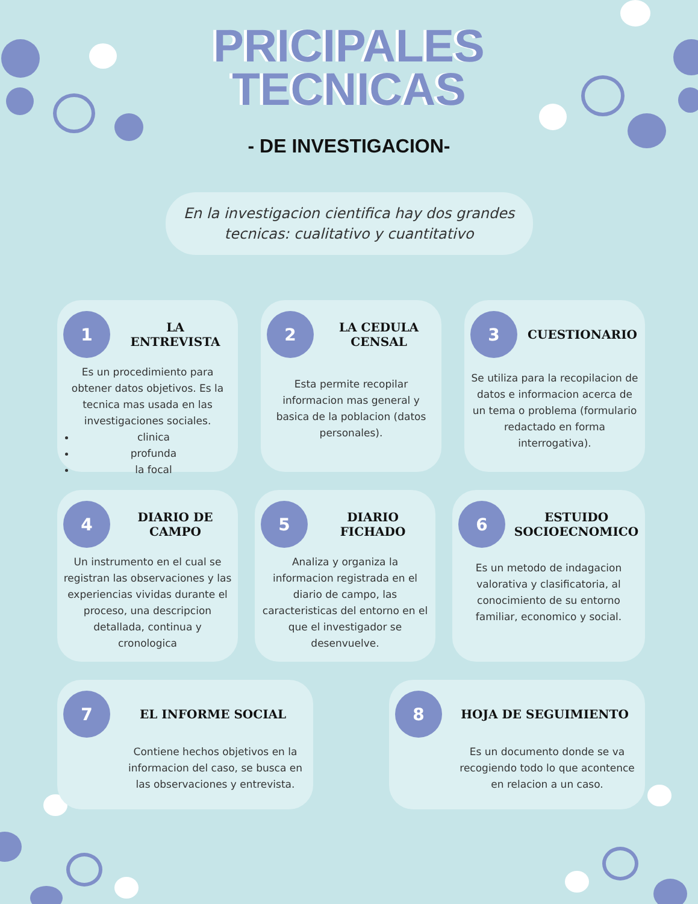PRICIPALES
TECNICAS
- DE INVESTIGACION-
En la investigacion cientifica hay dos grandes
tecnicas: cualitativo y cuantitativo
1
LA
ENTREVISTA
Es un procedimiento para obtener datos objetivos. Es la tecnica mas usada en las investigaciones sociales.
clinica
profunda
la focal
2
LA CEDULA CENSAL
Esta permite recopilar informacion mas general y basica de la poblacion (datos personales).
3
CUESTIONARIO
Se utiliza para la recopilacion de datos e informacion acerca de un tema o problema (formulario redactado en forma interrogativa).
4
DIARIO DE CAMPO
Un instrumento en el cual se registran las observaciones y las experiencias vividas durante el proceso, una descripcion detallada, continua y cronologica
5
DIARIO FICHADO
Analiza y organiza la informacion registrada en el diario de campo, las caracteristicas del entorno en el que el investigador se desenvuelve.
6
ESTUIDO SOCIOECNOMICO
Es un metodo de indagacion valorativa y clasificatoria, al conocimiento de su entorno familiar, economico y social.
7
EL INFORME SOCIAL
Contiene hechos objetivos en la informacion del caso, se busca en las observaciones y entrevista.
8
HOJA DE SEGUIMIENTO
Es un documento donde se va recogiendo todo lo que acontence en relacion a un caso.